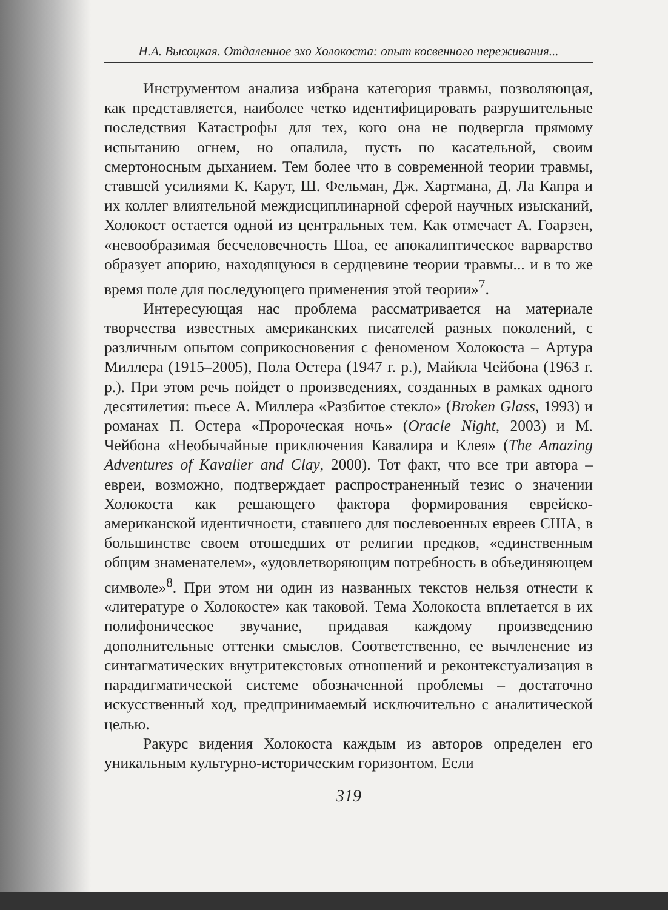Н.А. Высоцкая. Отдаленное эхо Холокоста: опыт косвенного переживания...
Инструментом анализа избрана категория травмы, позволяющая, как представляется, наиболее четко идентифицировать разрушительные последствия Катастрофы для тех, кого она не подвергла прямому испытанию огнем, но опалила, пусть по касательной, своим смертоносным дыханием. Тем более что в современной теории травмы, ставшей усилиями К. Карут, Ш. Фельман, Дж. Хартмана, Д. Ла Капра и их коллег влиятельной междисциплинарной сферой научных изысканий, Холокост остается одной из центральных тем. Как отмечает А. Гоарзен, «невообразимая бесчеловечность Шоа, ее апокалиптическое варварство образует апорию, находящуюся в сердцевине теории травмы... и в то же время поле для последующего применения этой теории»<sup>7</sup>.
Интересующая нас проблема рассматривается на материале творчества известных американских писателей разных поколений, с различным опытом соприкосновения с феноменом Холокоста – Артура Миллера (1915–2005), Пола Остера (1947 г. р.), Майкла Чейбона (1963 г. р.). При этом речь пойдет о произведениях, созданных в рамках одного десятилетия: пьесе А. Миллера «Разбитое стекло» (Broken Glass, 1993) и романах П. Остера «Пророческая ночь» (Oracle Night, 2003) и М. Чейбона «Необычайные приключения Кавалира и Клея» (The Amazing Adventures of Kavalier and Clay, 2000). Тот факт, что все три автора – евреи, возможно, подтверждает распространенный тезис о значении Холокоста как решающего фактора формирования еврейско-американской идентичности, ставшего для послевоенных евреев США, в большинстве своем отошедших от религии предков, «единственным общим знаменателем», «удовлетворяющим потребность в объединяющем символе»<sup>8</sup>. При этом ни один из названных текстов нельзя отнести к «литературе о Холокосте» как таковой. Тема Холокоста вплетается в их полифоническое звучание, придавая каждому произведению дополнительные оттенки смыслов. Соответственно, ее вычленение из синтагматических внутритекстовых отношений и реконтекстуализация в парадигматической системе обозначенной проблемы – достаточно искусственный ход, предпринимаемый исключительно с аналитической целью.
Ракурс видения Холокоста каждым из авторов определен его уникальным культурно-историческим горизонтом. Если
319